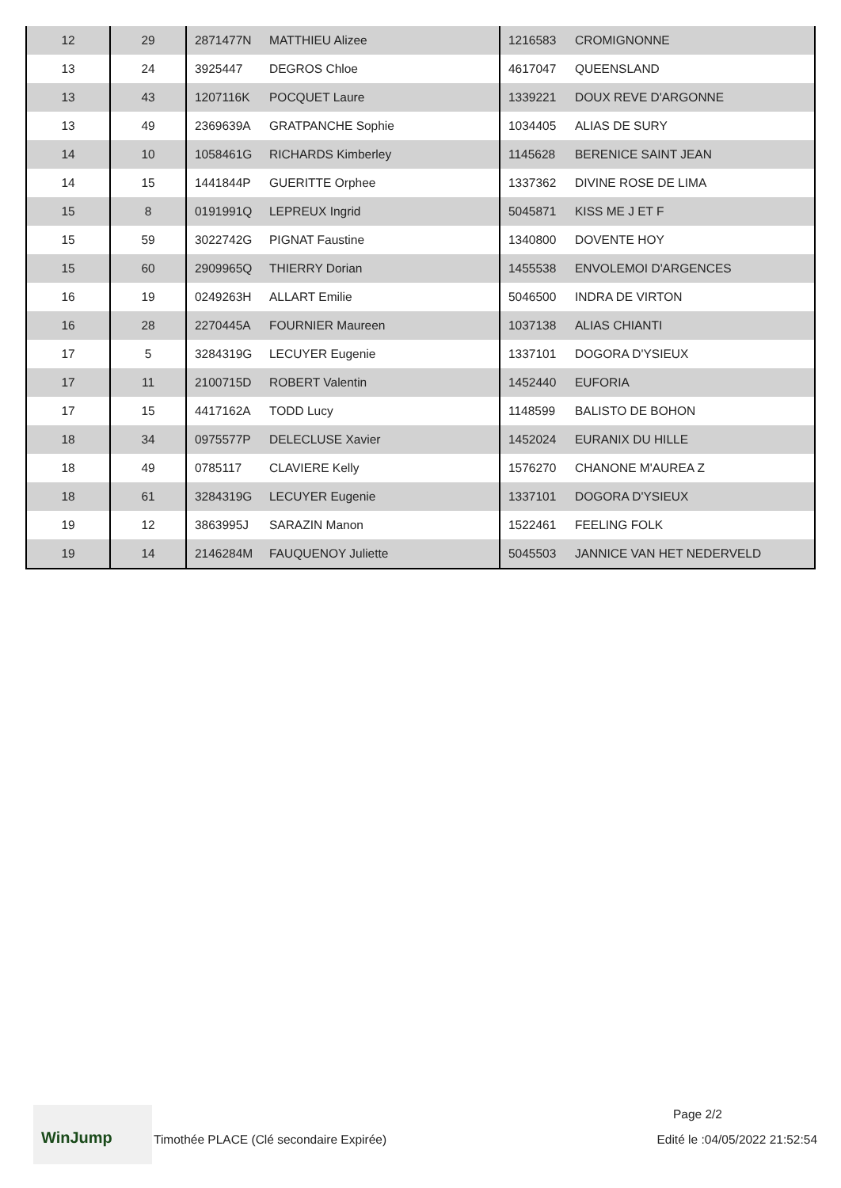| 12 | 29 | 2871477N | MATTHIEU Alizee | 1216583 | CROMIGNONNE | |
| 13 | 24 | 3925447 | DEGROS Chloe | 4617047 | QUEENSLAND | |
| 13 | 43 | 1207116K | POCQUET Laure | 1339221 | DOUX REVE D'ARGONNE | |
| 13 | 49 | 2369639A | GRATPANCHE Sophie | 1034405 | ALIAS DE SURY | |
| 14 | 10 | 1058461G | RICHARDS Kimberley | 1145628 | BERENICE SAINT JEAN | |
| 14 | 15 | 1441844P | GUERITTE Orphee | 1337362 | DIVINE ROSE DE LIMA | |
| 15 | 8 | 0191991Q | LEPREUX Ingrid | 5045871 | KISS ME J ET F | |
| 15 | 59 | 3022742G | PIGNAT Faustine | 1340800 | DOVENTE HOY | |
| 15 | 60 | 2909965Q | THIERRY Dorian | 1455538 | ENVOLEMOI D'ARGENCES | |
| 16 | 19 | 0249263H | ALLART Emilie | 5046500 | INDRA DE VIRTON | |
| 16 | 28 | 2270445A | FOURNIER Maureen | 1037138 | ALIAS CHIANTI | |
| 17 | 5 | 3284319G | LECUYER Eugenie | 1337101 | DOGORA D'YSIEUX | |
| 17 | 11 | 2100715D | ROBERT Valentin | 1452440 | EUFORIA | |
| 17 | 15 | 4417162A | TODD Lucy | 1148599 | BALISTO DE BOHON | |
| 18 | 34 | 0975577P | DELECLUSE Xavier | 1452024 | EURANIX DU HILLE | |
| 18 | 49 | 0785117 | CLAVIERE Kelly | 1576270 | CHANONE M'AUREA Z | |
| 18 | 61 | 3284319G | LECUYER Eugenie | 1337101 | DOGORA D'YSIEUX | |
| 19 | 12 | 3863995J | SARAZIN Manon | 1522461 | FEELING FOLK | |
| 19 | 14 | 2146284M | FAUQUENOY Juliette | 5045503 | JANNICE VAN HET NEDERVELD | |
WinJump
Timothée PLACE (Clé secondaire Expirée)
Page 2/2
Edité le :04/05/2022 21:52:54